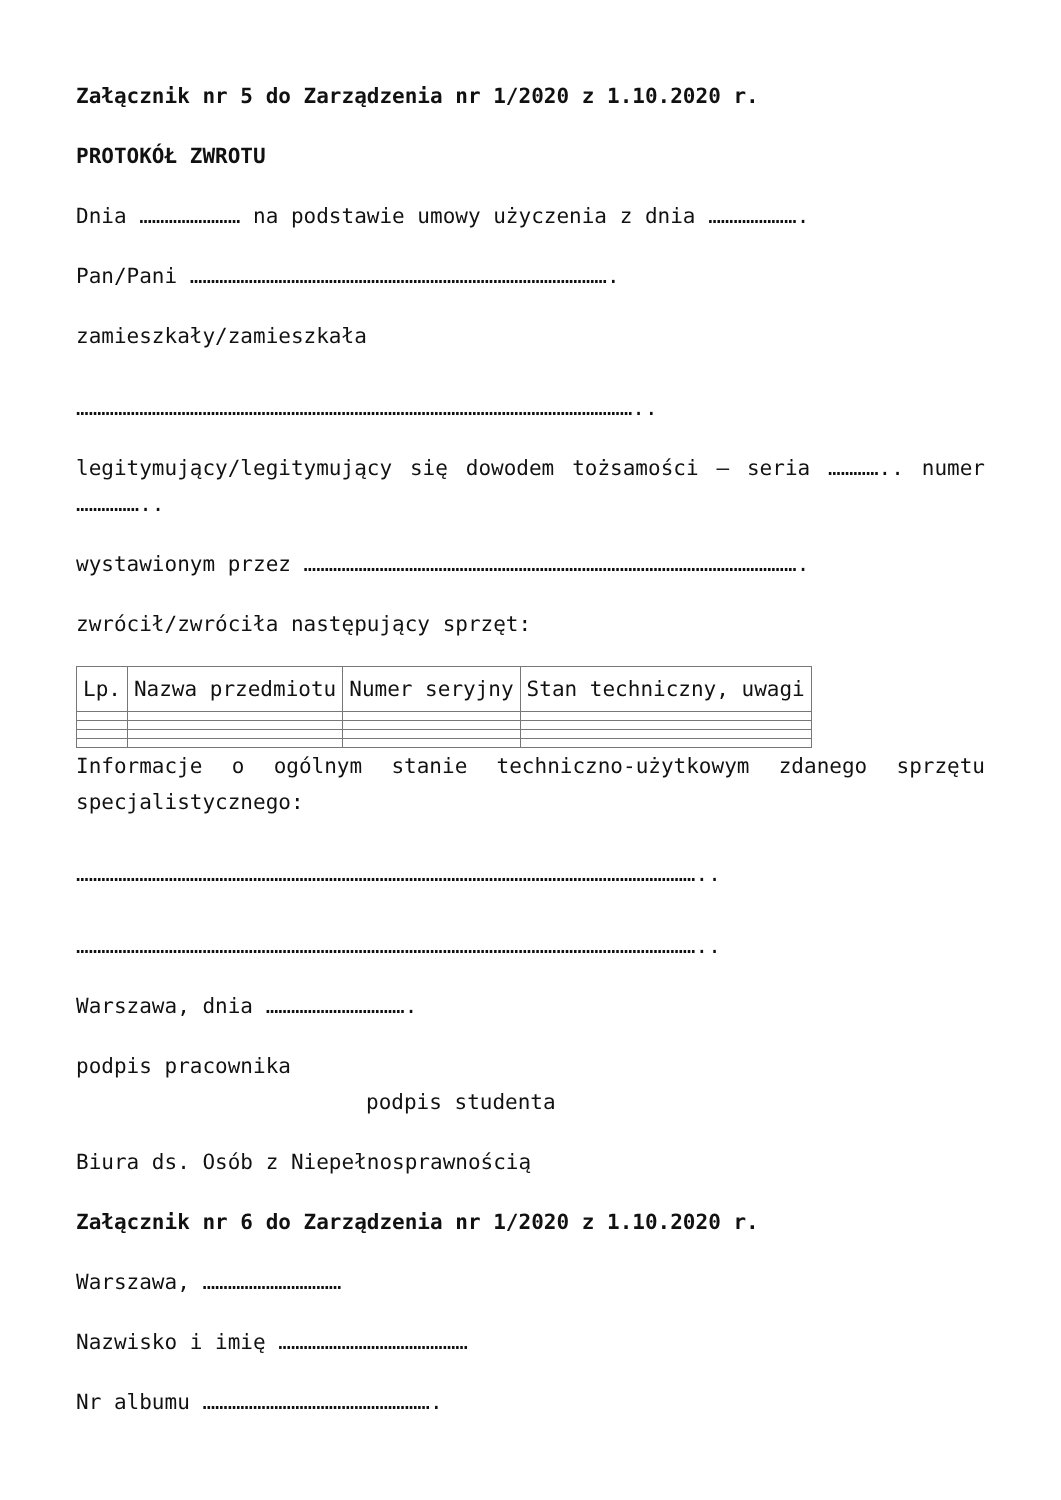Załącznik nr 5 do Zarządzenia nr 1/2020 z 1.10.2020 r.
PROTOKÓŁ ZWROTU
Dnia …………………… na podstawie umowy użyczenia z dnia ………………….
Pan/Pani ……………………………………………………………………………………….
zamieszkały/zamieszkała
……………………………………………………………………………………………………………………..
legitymujący/legitymujący się dowodem tożsamości – seria ………….. numer ……………..
wystawionym przez ……………………………………………………………………………………………………….
zwrócił/zwróciła następujący sprzęt:
| Lp. | Nazwa przedmiotu | Numer seryjny | Stan techniczny, uwagi |
| --- | --- | --- | --- |
Informacje o ogólnym stanie techniczno-użytkowym zdanego sprzętu specjalistycznego:
…………………………………………………………………………………………………………………………………..
…………………………………………………………………………………………………………………………………..
Warszawa, dnia …………………………….
podpis pracownika
podpis studenta
Biura ds. Osób z Niepełnosprawnością
Załącznik nr 6 do Zarządzenia nr 1/2020 z 1.10.2020 r.
Warszawa, ……………………………
Nazwisko i imię ………………………………………
Nr albumu ……………………………………………….